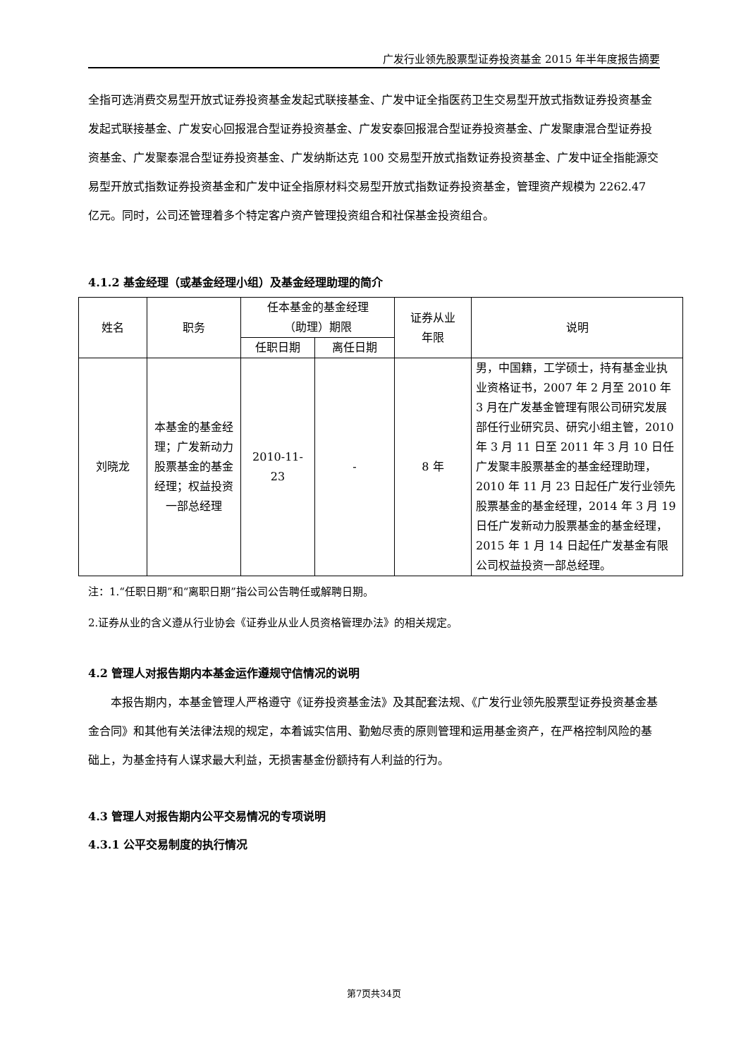广发行业领先股票型证券投资基金 2015 年半年度报告摘要
全指可选消费交易型开放式证券投资基金发起式联接基金、广发中证全指医药卫生交易型开放式指数证券投资基金发起式联接基金、广发安心回报混合型证券投资基金、广发安泰回报混合型证券投资基金、广发聚康混合型证券投资基金、广发聚泰混合型证券投资基金、广发纳斯达克 100 交易型开放式指数证券投资基金、广发中证全指能源交易型开放式指数证券投资基金和广发中证全指原材料交易型开放式指数证券投资基金，管理资产规模为 2262.47 亿元。同时，公司还管理着多个特定客户资产管理投资组合和社保基金投资组合。
4.1.2 基金经理（或基金经理小组）及基金经理助理的简介
| 姓名 | 职务 | 任本基金的基金经理 （助理）期限 | | 证券从业 年限 | 说明 |
| --- | --- | --- | --- | --- | --- |
| | | 任职日期 | 离任日期 | | |
| 刘晓龙 | 本基金的基金经理；广发新动力股票基金的基金经理；权益投资一部总经理 | 2010-11-23 | - | 8 年 | 男，中国籍，工学硕士，持有基金业执业资格证书，2007 年 2 月至 2010 年 3 月在广发基金管理有限公司研究发展部任行业研究员、研究小组主管，2010 年 3 月 11 日至 2011 年 3 月 10 日任广发聚丰股票基金的基金经理助理，2010 年 11 月 23 日起任广发行业领先股票基金的基金经理，2014 年 3 月 19 日任广发新动力股票基金的基金经理，2015 年 1 月 14 日起任广发基金有限公司权益投资一部总经理。 |
注：1.“任职日期”和“离职日期”指公司公告聘任或解聘日期。
2.证券从业的含义遵从行业协会《证券业从业人员资格管理办法》的相关规定。
4.2 管理人对报告期内本基金运作遵规守信情况的说明
本报告期内，本基金管理人严格遵守《证券投资基金法》及其配套法规、《广发行业领先股票型证券投资基金基金合同》和其他有关法律法规的规定，本着诚实信用、勤勉尽责的原则管理和运用基金资产，在严格控制风险的基础上，为基金持有人谋求最大利益，无损害基金份额持有人利益的行为。
4.3 管理人对报告期内公平交易情况的专项说明
4.3.1 公平交易制度的执行情况
第7页共34页